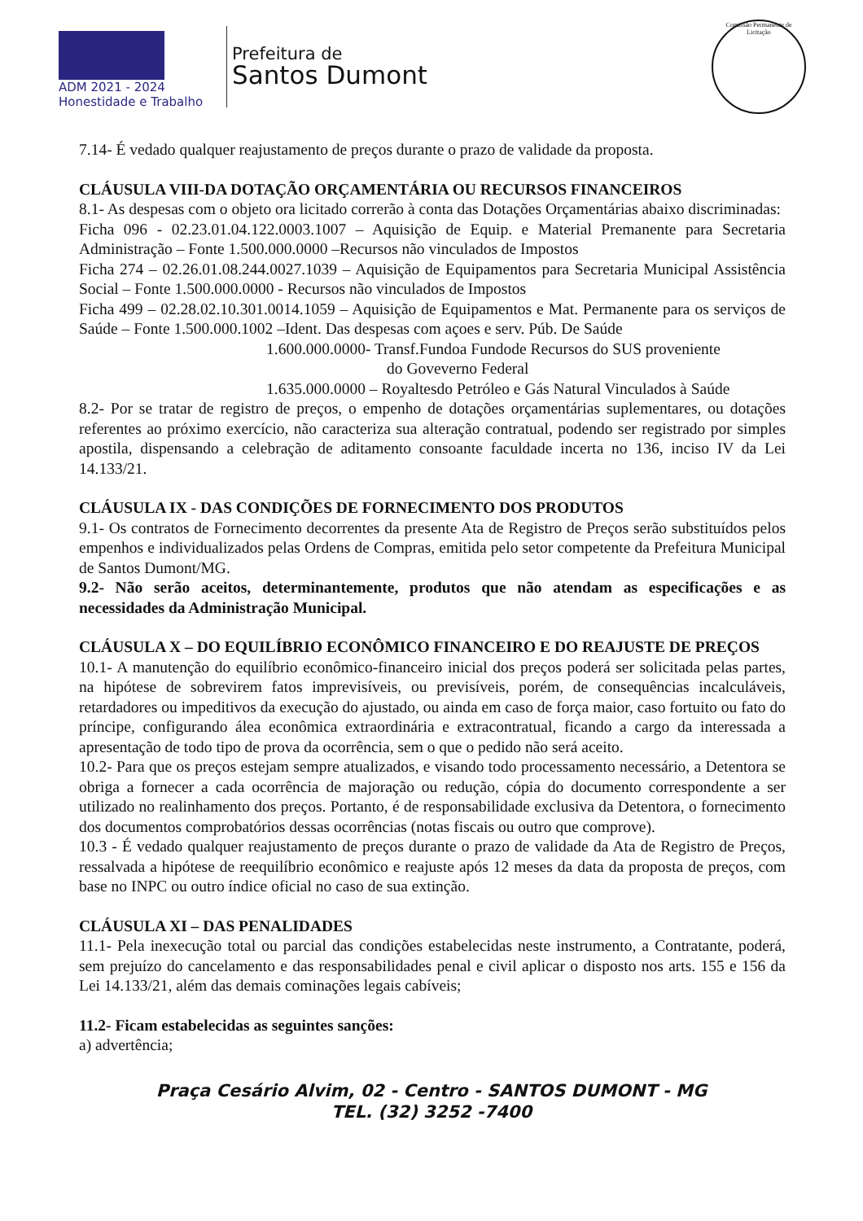ADM 2021 - 2024
Honestidade e Trabalho
Prefeitura de
Santos Dumont
Comissão Permanente de Licitação
7.14- É vedado qualquer reajustamento de preços durante o prazo de validade da proposta.
CLÁUSULA VIII-DA DOTAÇÃO ORÇAMENTÁRIA OU RECURSOS FINANCEIROS
8.1- As despesas com o objeto ora licitado correrão à conta das Dotações Orçamentárias abaixo discriminadas:
Ficha 096 - 02.23.01.04.122.0003.1007 – Aquisição de Equip. e Material Premanente para Secretaria Administração – Fonte 1.500.000.0000 –Recursos não vinculados de Impostos
Ficha 274 – 02.26.01.08.244.0027.1039 – Aquisição de Equipamentos para Secretaria Municipal Assistência Social – Fonte 1.500.000.0000 - Recursos não vinculados de Impostos
Ficha 499 – 02.28.02.10.301.0014.1059 – Aquisição de Equipamentos e Mat. Permanente para os serviços de Saúde – Fonte 1.500.000.1002 –Ident. Das despesas com açoes e serv. Púb. De Saúde
1.600.000.0000- Transf.Fundoa Fundode Recursos do SUS proveniente
do Goveverno Federal
1.635.000.0000 – Royaltesdo Petróleo e Gás Natural Vinculados à Saúde
8.2- Por se tratar de registro de preços, o empenho de dotações orçamentárias suplementares, ou dotações referentes ao próximo exercício, não caracteriza sua alteração contratual, podendo ser registrado por simples apostila, dispensando a celebração de aditamento consoante faculdade incerta no 136, inciso IV da Lei 14.133/21.
CLÁUSULA IX - DAS CONDIÇÕES DE FORNECIMENTO DOS PRODUTOS
9.1- Os contratos de Fornecimento decorrentes da presente Ata de Registro de Preços serão substituídos pelos empenhos e individualizados pelas Ordens de Compras, emitida pelo setor competente da Prefeitura Municipal de Santos Dumont/MG.
9.2- Não serão aceitos, determinantemente, produtos que não atendam as especificações e as necessidades da Administração Municipal.
CLÁUSULA X – DO EQUILÍBRIO ECONÔMICO FINANCEIRO E DO REAJUSTE DE PREÇOS
10.1- A manutenção do equilíbrio econômico-financeiro inicial dos preços poderá ser solicitada pelas partes, na hipótese de sobrevirem fatos imprevisíveis, ou previsíveis, porém, de consequências incalculáveis, retardadores ou impeditivos da execução do ajustado, ou ainda em caso de força maior, caso fortuito ou fato do príncipe, configurando álea econômica extraordinária e extracontratual, ficando a cargo da interessada a apresentação de todo tipo de prova da ocorrência, sem o que o pedido não será aceito.
10.2- Para que os preços estejam sempre atualizados, e visando todo processamento necessário, a Detentora se obriga a fornecer a cada ocorrência de majoração ou redução, cópia do documento correspondente a ser utilizado no realinhamento dos preços. Portanto, é de responsabilidade exclusiva da Detentora, o fornecimento dos documentos comprobatórios dessas ocorrências (notas fiscais ou outro que comprove).
10.3 - É vedado qualquer reajustamento de preços durante o prazo de validade da Ata de Registro de Preços, ressalvada a hipótese de reequilíbrio econômico e reajuste após 12 meses da data da proposta de preços, com base no INPC ou outro índice oficial no caso de sua extinção.
CLÁUSULA XI – DAS PENALIDADES
11.1- Pela inexecução total ou parcial das condições estabelecidas neste instrumento, a Contratante, poderá, sem prejuízo do cancelamento e das responsabilidades penal e civil aplicar o disposto nos arts. 155 e 156 da Lei 14.133/21, além das demais cominações legais cabíveis;
11.2- Ficam estabelecidas as seguintes sanções:
a) advertência;
Praça Cesário Alvim, 02 - Centro - SANTOS DUMONT - MG
TEL. (32) 3252 -7400